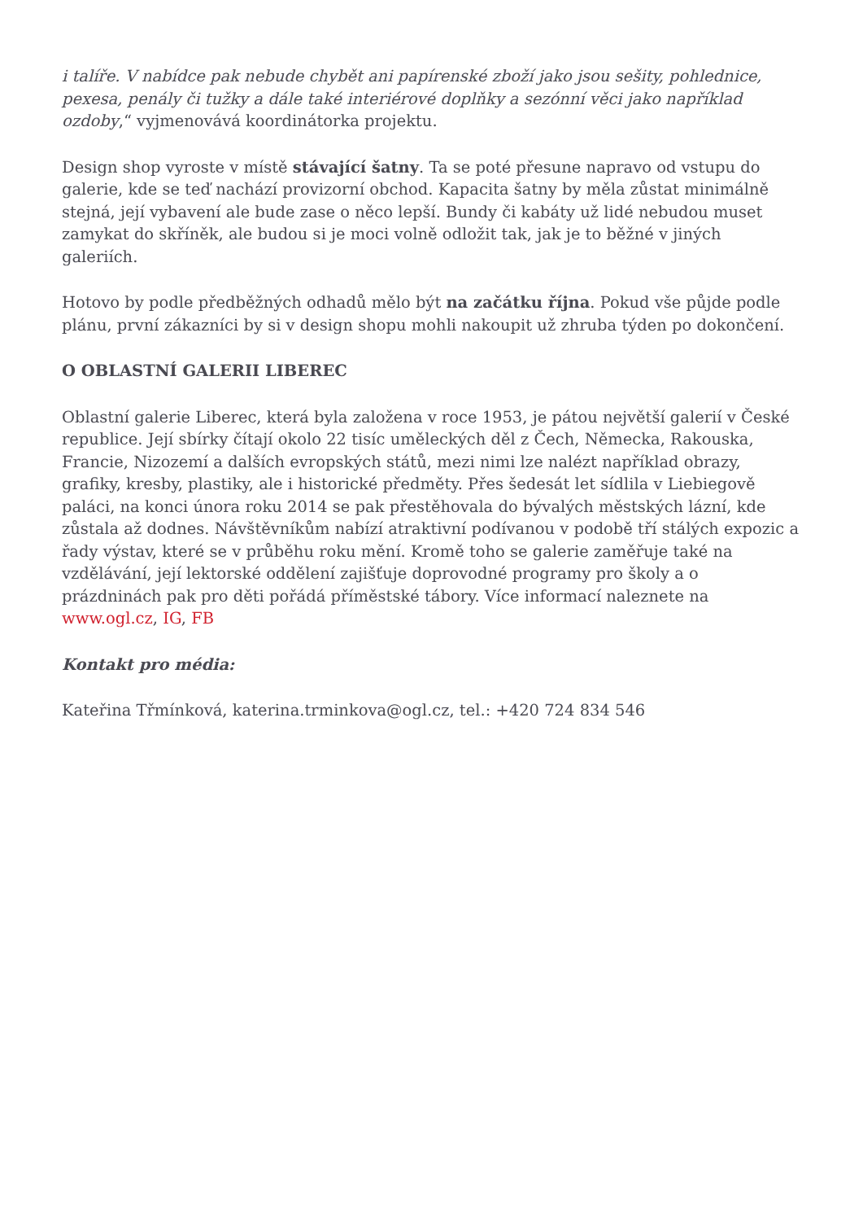i talíře. V nabídce pak nebude chybět ani papírenské zboží jako jsou sešity, pohlednice, pexesa, penály či tužky a dále také interiérové doplňky a sezónní věci jako například ozdoby,“ vyjmenovává koordinátorka projektu.
Design shop vyroste v místě stávající šatny. Ta se poté přesune napravo od vstupu do galerie, kde se teď nachází provizorní obchod. Kapacita šatny by měla zůstat minimálně stejná, její vybavení ale bude zase o něco lepší. Bundy či kabáty už lidé nebudou muset zamykat do skříněk, ale budou si je moci volně odložit tak, jak je to běžné v jiných galeriích.
Hotovo by podle předběžných odhadů mělo být na začátku října. Pokud vše půjde podle plánu, první zákazníci by si v design shopu mohli nakoupit už zhruba týden po dokončení.
O OBLASTNÍ GALERII LIBEREC
Oblastní galerie Liberec, která byla založena v roce 1953, je pátou největší galerií v České republice. Její sbírky čítají okolo 22 tisíc uměleckých děl z Čech, Německa, Rakouska, Francie, Nizozemí a dalších evropských států, mezi nimi lze nalézt například obrazy, grafiky, kresby, plastiky, ale i historické předměty. Přes šedesát let sídlila v Liebiegově paláci, na konci února roku 2014 se pak přestěhovala do bývalých městských lázní, kde zůstala až dodnes. Návštěvníkům nabízí atraktivní podívanou v podobě tří stálých expozic a řady výstav, které se v průběhu roku mění. Kromě toho se galerie zaměřuje také na vzdělávání, její lektorské oddělení zajišťuje doprovodné programy pro školy a o prázdninách pak pro děti pořádá příměstské tábory. Více informací naleznete na www.ogl.cz, IG, FB
Kontakt pro média:
Kateřina Třmínková, katerina.trminkova@ogl.cz, tel.: +420 724 834 546